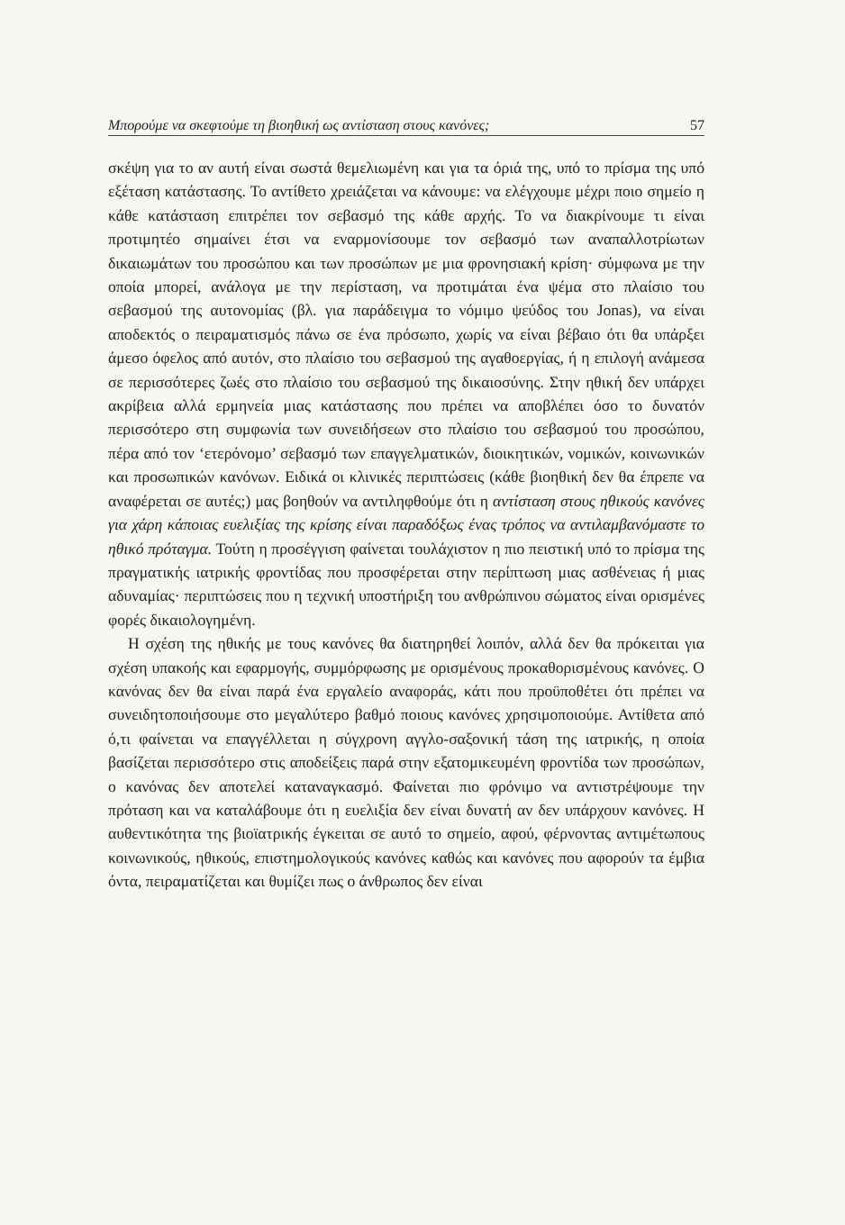Μπορούμε να σκεφτούμε τη βιοηθική ως αντίσταση στους κανόνες; 57
σκέψη για το αν αυτή είναι σωστά θεμελιωμένη και για τα όριά της, υπό το πρίσμα της υπό εξέταση κατάστασης. Το αντίθετο χρειάζεται να κάνουμε: να ελέγχουμε μέχρι ποιο σημείο η κάθε κατάσταση επιτρέπει τον σεβασμό της κάθε αρχής. Το να διακρίνουμε τι είναι προτιμητέο σημαίνει έτσι να εναρμονίσουμε τον σεβασμό των αναπαλλοτρίωτων δικαιωμάτων του προσώπου και των προσώπων με μια φρονησιακή κρίση· σύμφωνα με την οποία μπορεί, ανάλογα με την περίσταση, να προτιμάται ένα ψέμα στο πλαίσιο του σεβασμού της αυτονομίας (βλ. για παράδειγμα το νόμιμο ψεύδος του Jonas), να είναι αποδεκτός ο πειραματισμός πάνω σε ένα πρόσωπο, χωρίς να είναι βέβαιο ότι θα υπάρξει άμεσο όφελος από αυτόν, στο πλαίσιο του σεβασμού της αγαθοεργίας, ή η επιλογή ανάμεσα σε περισσότερες ζωές στο πλαίσιο του σεβασμού της δικαιοσύνης. Στην ηθική δεν υπάρχει ακρίβεια αλλά ερμηνεία μιας κατάστασης που πρέπει να αποβλέπει όσο το δυνατόν περισσότερο στη συμφωνία των συνειδήσεων στο πλαίσιο του σεβασμού του προσώπου, πέρα από τον ‘ετερόνομο’ σεβασμό των επαγγελματικών, διοικητικών, νομικών, κοινωνικών και προσωπικών κανόνων. Ειδικά οι κλινικές περιπτώσεις (κάθε βιοηθική δεν θα έπρεπε να αναφέρεται σε αυτές;) μας βοηθούν να αντιληφθούμε ότι η αντίσταση στους ηθικούς κανόνες για χάρη κάποιας ευελιξίας της κρίσης είναι παραδόξως ένας τρόπος να αντιλαμβανόμαστε το ηθικό πρόταγμα. Τούτη η προσέγγιση φαίνεται τουλάχιστον η πιο πειστική υπό το πρίσμα της πραγματικής ιατρικής φροντίδας που προσφέρεται στην περίπτωση μιας ασθένειας ή μιας αδυναμίας· περιπτώσεις που η τεχνική υποστήριξη του ανθρώπινου σώματος είναι ορισμένες φορές δικαιολογημένη.
Η σχέση της ηθικής με τους κανόνες θα διατηρηθεί λοιπόν, αλλά δεν θα πρόκειται για σχέση υπακοής και εφαρμογής, συμμόρφωσης με ορισμένους προκαθορισμένους κανόνες. Ο κανόνας δεν θα είναι παρά ένα εργαλείο αναφοράς, κάτι που προϋποθέτει ότι πρέπει να συνειδητοποιήσουμε στο μεγαλύτερο βαθμό ποιους κανόνες χρησιμοποιούμε. Αντίθετα από ό,τι φαίνεται να επαγγέλλεται η σύγχρονη αγγλο-σαξονική τάση της ιατρικής, η οποία βασίζεται περισσότερο στις αποδείξεις παρά στην εξατομικευμένη φροντίδα των προσώπων, ο κανόνας δεν αποτελεί καταναγκασμό. Φαίνεται πιο φρόνιμο να αντιστρέψουμε την πρόταση και να καταλάβουμε ότι η ευελιξία δεν είναι δυνατή αν δεν υπάρχουν κανόνες. Η αυθεντικότητα της βιοϊατρικής έγκειται σε αυτό το σημείο, αφού, φέρνοντας αντιμέτωπους κοινωνικούς, ηθικούς, επιστημολογικούς κανόνες καθώς και κανόνες που αφορούν τα έμβια όντα, πειραματίζεται και θυμίζει πως ο άνθρωπος δεν είναι